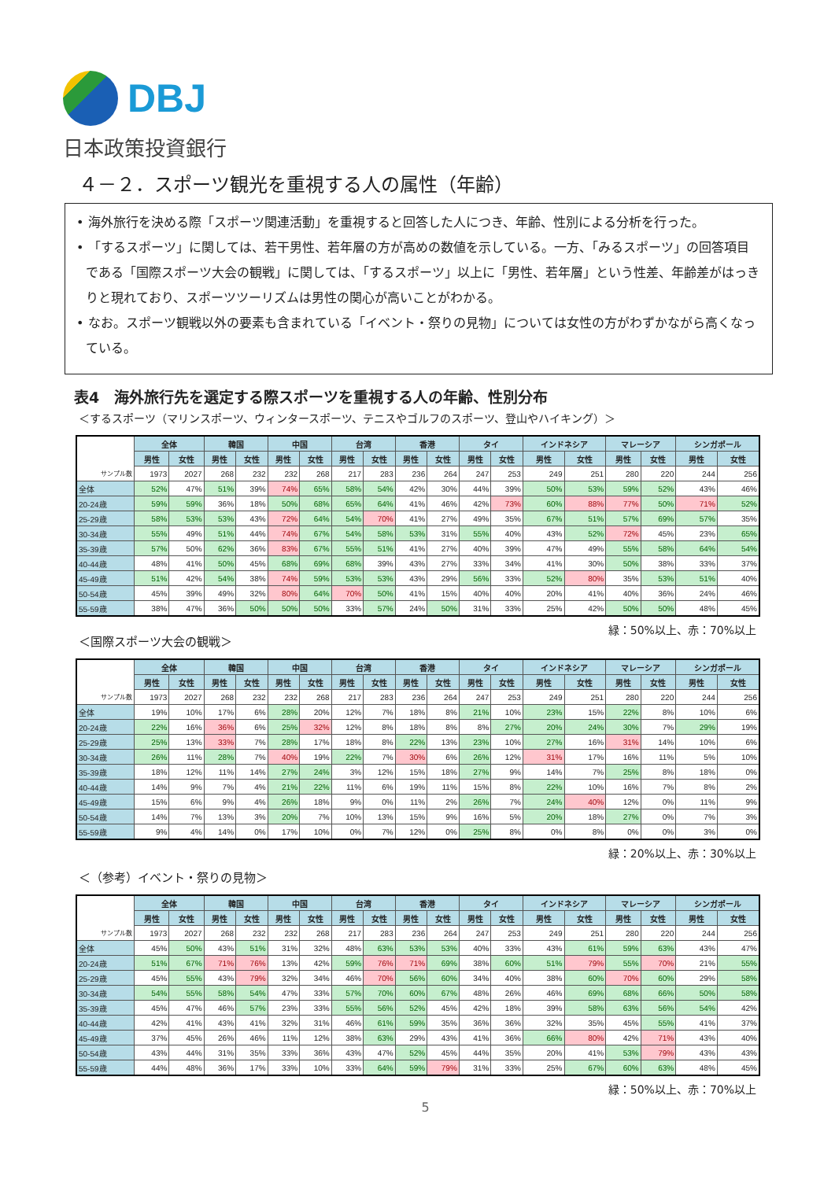DBJ
日本政策投資銀行
４－２．スポーツ観光を重視する人の属性（年齢）
• 海外旅行を決める際「スポーツ関連活動」を重視すると回答した人につき、年齢、性別による分析を行った。
• 「するスポーツ」に関しては、若干男性、若年層の方が高めの数値を示している。一方、「みるスポーツ」の回答項目である「国際スポーツ大会の観戦」に関しては、「するスポーツ」以上に「男性、若年層」という性差、年齢差がはっきりと現れており、スポーツツーリズムは男性の関心が高いことがわかる。
• なお。スポーツ観戦以外の要素も含まれている「イベント・祭りの見物」については女性の方がわずかながら高くなっている。
表4　海外旅行先を選定する際スポーツを重視する人の年齢、性別分布
＜するスポーツ（マリンスポーツ、ウィンタースポーツ、テニスやゴルフのスポーツ、登山やハイキング）＞
| | 全体 | | 韓国 | | 中国 | | 台湾 | | 香港 | | タイ | | インドネシア | | マレーシア | | シンガポール | |
| | 男性 | 女性 | 男性 | 女性 | 男性 | 女性 | 男性 | 女性 | 男性 | 女性 | 男性 | 女性 | 男性 | 女性 | 男性 | 女性 | 男性 | 女性 |
| サンプル数 | 1973 | 2027 | 268 | 232 | 232 | 268 | 217 | 283 | 236 | 264 | 247 | 253 | 249 | 251 | 280 | 220 | 244 | 256 |
| 全体 | 52% | 47% | 51% | 39% | 74% | 65% | 58% | 54% | 42% | 30% | 44% | 39% | 50% | 53% | 59% | 52% | 43% | 46% |
| 20-24歳 | 59% | 59% | 36% | 18% | 50% | 68% | 65% | 64% | 41% | 46% | 42% | 73% | 60% | 88% | 77% | 50% | 71% | 52% |
| 25-29歳 | 58% | 53% | 53% | 43% | 72% | 64% | 54% | 70% | 41% | 27% | 49% | 35% | 67% | 51% | 57% | 69% | 57% | 35% |
| 30-34歳 | 55% | 49% | 51% | 44% | 74% | 67% | 54% | 58% | 53% | 31% | 55% | 40% | 43% | 52% | 72% | 45% | 23% | 65% |
| 35-39歳 | 57% | 50% | 62% | 36% | 83% | 67% | 55% | 51% | 41% | 27% | 40% | 39% | 47% | 49% | 55% | 58% | 64% | 54% |
| 40-44歳 | 48% | 41% | 50% | 45% | 68% | 69% | 68% | 39% | 43% | 27% | 33% | 34% | 41% | 30% | 50% | 38% | 33% | 37% |
| 45-49歳 | 51% | 42% | 54% | 38% | 74% | 59% | 53% | 53% | 43% | 29% | 56% | 33% | 52% | 80% | 35% | 53% | 51% | 40% |
| 50-54歳 | 45% | 39% | 49% | 32% | 80% | 64% | 70% | 50% | 41% | 15% | 40% | 40% | 20% | 41% | 40% | 36% | 24% | 46% |
| 55-59歳 | 38% | 47% | 36% | 50% | 50% | 50% | 33% | 57% | 24% | 50% | 31% | 33% | 25% | 42% | 50% | 50% | 48% | 45% |
緑：50%以上、赤：70%以上
＜国際スポーツ大会の観戦＞
| | 全体 | | 韓国 | | 中国 | | 台湾 | | 香港 | | タイ | | インドネシア | | マレーシア | | シンガポール | |
| | 男性 | 女性 | 男性 | 女性 | 男性 | 女性 | 男性 | 女性 | 男性 | 女性 | 男性 | 女性 | 男性 | 女性 | 男性 | 女性 | 男性 | 女性 |
| サンプル数 | 1973 | 2027 | 268 | 232 | 232 | 268 | 217 | 283 | 236 | 264 | 247 | 253 | 249 | 251 | 280 | 220 | 244 | 256 |
| 全体 | 19% | 10% | 17% | 6% | 28% | 20% | 12% | 7% | 18% | 8% | 21% | 10% | 23% | 15% | 22% | 8% | 10% | 6% |
| 20-24歳 | 22% | 16% | 36% | 6% | 25% | 32% | 12% | 8% | 18% | 8% | 8% | 27% | 20% | 24% | 30% | 7% | 29% | 19% |
| 25-29歳 | 25% | 13% | 33% | 7% | 28% | 17% | 18% | 8% | 22% | 13% | 23% | 10% | 27% | 16% | 31% | 14% | 10% | 6% |
| 30-34歳 | 26% | 11% | 28% | 7% | 40% | 19% | 22% | 7% | 30% | 6% | 26% | 12% | 31% | 17% | 16% | 11% | 5% | 10% |
| 35-39歳 | 18% | 12% | 11% | 14% | 27% | 24% | 3% | 12% | 15% | 18% | 27% | 9% | 14% | 7% | 25% | 8% | 18% | 0% |
| 40-44歳 | 14% | 9% | 7% | 4% | 21% | 22% | 11% | 6% | 19% | 11% | 15% | 8% | 22% | 10% | 16% | 7% | 8% | 2% |
| 45-49歳 | 15% | 6% | 9% | 4% | 26% | 18% | 9% | 0% | 11% | 2% | 26% | 7% | 24% | 40% | 12% | 0% | 11% | 9% |
| 50-54歳 | 14% | 7% | 13% | 3% | 20% | 7% | 10% | 13% | 15% | 9% | 16% | 5% | 20% | 18% | 27% | 0% | 7% | 3% |
| 55-59歳 | 9% | 4% | 14% | 0% | 17% | 10% | 0% | 7% | 12% | 0% | 25% | 8% | 0% | 8% | 0% | 0% | 3% | 0% |
緑：20%以上、赤：30%以上
＜（参考）イベント・祭りの見物＞
| | 全体 | | 韓国 | | 中国 | | 台湾 | | 香港 | | タイ | | インドネシア | | マレーシア | | シンガポール | |
| | 男性 | 女性 | 男性 | 女性 | 男性 | 女性 | 男性 | 女性 | 男性 | 女性 | 男性 | 女性 | 男性 | 女性 | 男性 | 女性 | 男性 | 女性 |
| サンプル数 | 1973 | 2027 | 268 | 232 | 232 | 268 | 217 | 283 | 236 | 264 | 247 | 253 | 249 | 251 | 280 | 220 | 244 | 256 |
| 全体 | 45% | 50% | 43% | 51% | 31% | 32% | 48% | 63% | 53% | 53% | 40% | 33% | 43% | 61% | 59% | 63% | 43% | 47% |
| 20-24歳 | 51% | 67% | 71% | 76% | 13% | 42% | 59% | 76% | 71% | 69% | 38% | 60% | 51% | 79% | 55% | 70% | 21% | 55% |
| 25-29歳 | 45% | 55% | 43% | 79% | 32% | 34% | 46% | 70% | 56% | 60% | 34% | 40% | 38% | 60% | 70% | 60% | 29% | 58% |
| 30-34歳 | 54% | 55% | 58% | 54% | 47% | 33% | 57% | 70% | 60% | 67% | 48% | 26% | 46% | 69% | 68% | 66% | 50% | 58% |
| 35-39歳 | 45% | 47% | 46% | 57% | 23% | 33% | 55% | 56% | 52% | 45% | 42% | 18% | 39% | 58% | 63% | 56% | 54% | 42% |
| 40-44歳 | 42% | 41% | 43% | 41% | 32% | 31% | 46% | 61% | 59% | 35% | 36% | 36% | 32% | 35% | 45% | 55% | 41% | 37% |
| 45-49歳 | 37% | 45% | 26% | 46% | 11% | 12% | 38% | 63% | 29% | 43% | 41% | 36% | 66% | 80% | 42% | 71% | 43% | 40% |
| 50-54歳 | 43% | 44% | 31% | 35% | 33% | 36% | 43% | 47% | 52% | 45% | 44% | 35% | 20% | 41% | 53% | 79% | 43% | 43% |
| 55-59歳 | 44% | 48% | 36% | 17% | 33% | 10% | 33% | 64% | 59% | 79% | 31% | 33% | 25% | 67% | 60% | 63% | 48% | 45% |
緑：50%以上、赤：70%以上
5